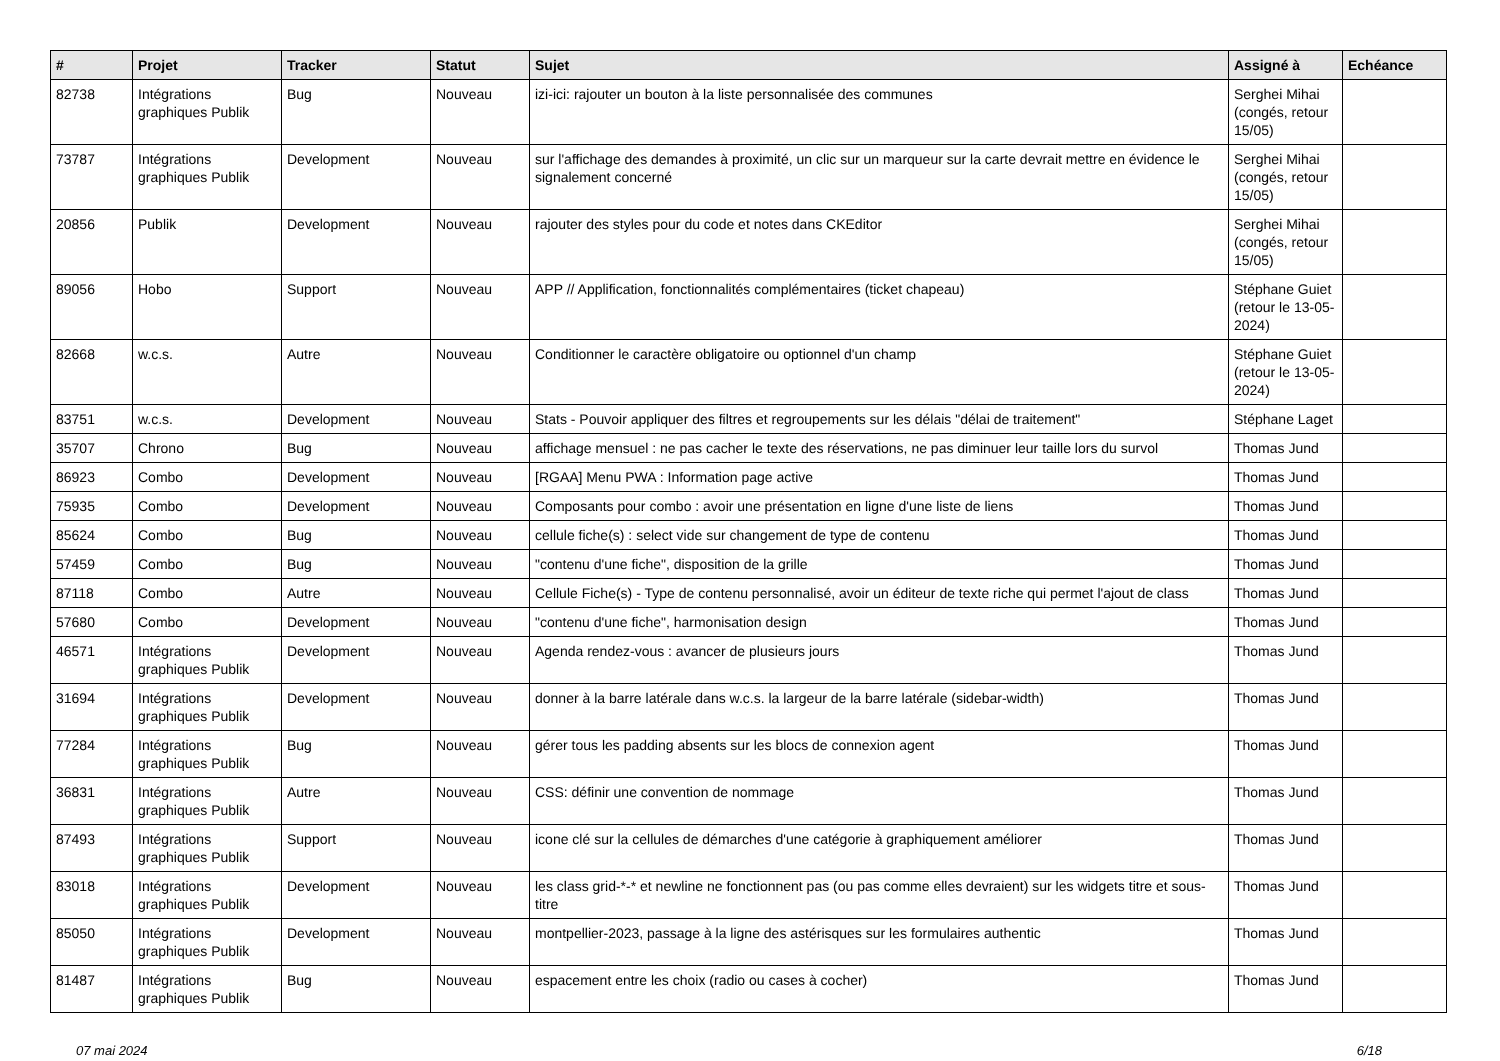| # | Projet | Tracker | Statut | Sujet | Assigné à | Echéance |
| --- | --- | --- | --- | --- | --- | --- |
| 82738 | Intégrations graphiques Publik | Bug | Nouveau | izi-ici: rajouter un bouton à la liste personnalisée des communes | Serghei Mihai (congés, retour 15/05) | |
| 73787 | Intégrations graphiques Publik | Development | Nouveau | sur l'affichage des demandes à proximité, un clic sur un marqueur sur la carte devrait mettre en évidence le signalement concerné | Serghei Mihai (congés, retour 15/05) | |
| 20856 | Publik | Development | Nouveau | rajouter des styles pour du code et notes dans CKEditor | Serghei Mihai (congés, retour 15/05) | |
| 89056 | Hobo | Support | Nouveau | APP // Applification, fonctionnalités complémentaires (ticket chapeau) | Stéphane Guiet (retour le 13-05-2024) | |
| 82668 | w.c.s. | Autre | Nouveau | Conditionner le caractère obligatoire ou optionnel d'un champ | Stéphane Guiet (retour le 13-05-2024) | |
| 83751 | w.c.s. | Development | Nouveau | Stats - Pouvoir appliquer des filtres et regroupements sur les délais "délai de traitement" | Stéphane Laget | |
| 35707 | Chrono | Bug | Nouveau | affichage mensuel : ne pas cacher le texte des réservations, ne pas diminuer leur taille lors du survol | Thomas Jund | |
| 86923 | Combo | Development | Nouveau | [RGAA] Menu PWA : Information page active | Thomas Jund | |
| 75935 | Combo | Development | Nouveau | Composants pour combo : avoir une présentation en ligne d'une liste de liens | Thomas Jund | |
| 85624 | Combo | Bug | Nouveau | cellule fiche(s) : select vide sur changement de type de contenu | Thomas Jund | |
| 57459 | Combo | Bug | Nouveau | "contenu d'une fiche", disposition de la grille | Thomas Jund | |
| 87118 | Combo | Autre | Nouveau | Cellule Fiche(s) - Type de contenu personnalisé, avoir un éditeur de texte riche qui permet l'ajout de class | Thomas Jund | |
| 57680 | Combo | Development | Nouveau | "contenu d'une fiche", harmonisation design | Thomas Jund | |
| 46571 | Intégrations graphiques Publik | Development | Nouveau | Agenda rendez-vous : avancer de plusieurs jours | Thomas Jund | |
| 31694 | Intégrations graphiques Publik | Development | Nouveau | donner à la barre latérale dans w.c.s. la largeur de la barre latérale (sidebar-width) | Thomas Jund | |
| 77284 | Intégrations graphiques Publik | Bug | Nouveau | gérer tous les padding absents sur les blocs de connexion agent | Thomas Jund | |
| 36831 | Intégrations graphiques Publik | Autre | Nouveau | CSS: définir une convention de nommage | Thomas Jund | |
| 87493 | Intégrations graphiques Publik | Support | Nouveau | icone clé sur la cellules de démarches d'une catégorie à graphiquement améliorer | Thomas Jund | |
| 83018 | Intégrations graphiques Publik | Development | Nouveau | les class grid-*-* et newline ne fonctionnent pas (ou pas comme elles devraient) sur les widgets titre et sous-titre | Thomas Jund | |
| 85050 | Intégrations graphiques Publik | Development | Nouveau | montpellier-2023, passage à la ligne des astérisques sur les formulaires authentic | Thomas Jund | |
| 81487 | Intégrations graphiques Publik | Bug | Nouveau | espacement entre les choix (radio ou cases à cocher) | Thomas Jund | |
07 mai 2024 6/18